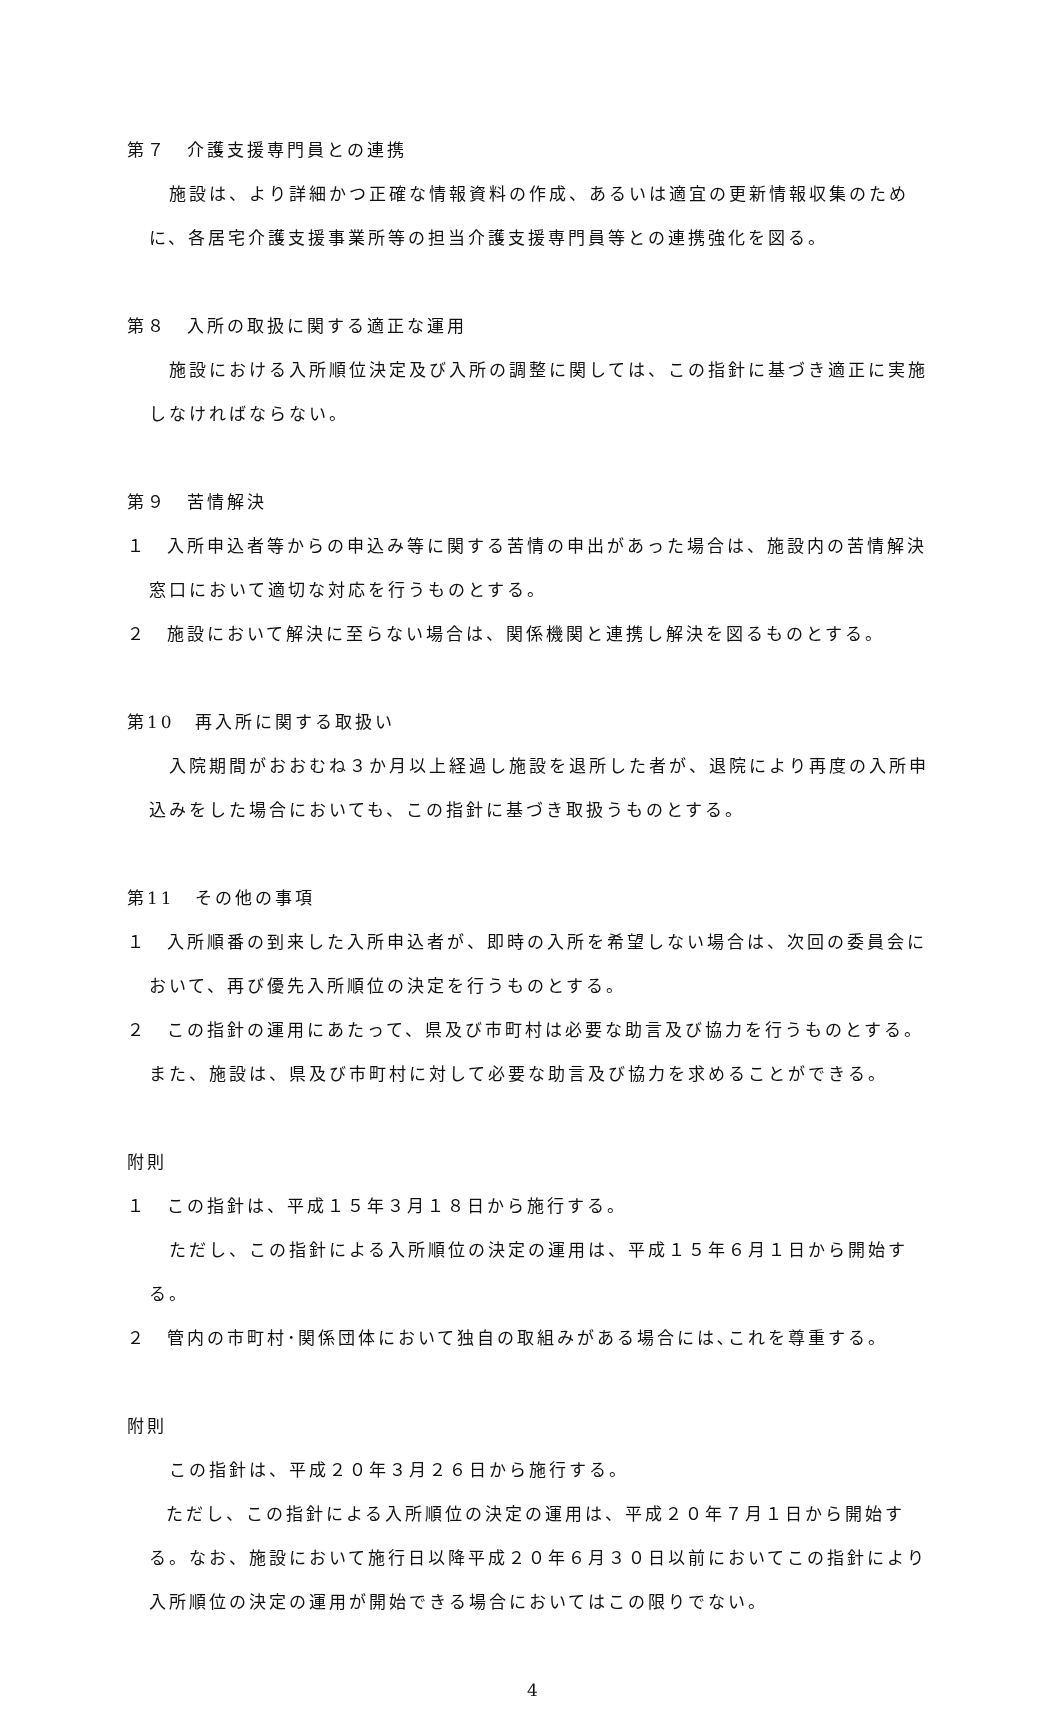第７　介護支援専門員との連携
施設は、より詳細かつ正確な情報資料の作成、あるいは適宜の更新情報収集のために、各居宅介護支援事業所等の担当介護支援専門員等との連携強化を図る。
第８　入所の取扱に関する適正な運用
施設における入所順位決定及び入所の調整に関しては、この指針に基づき適正に実施しなければならない。
第９　苦情解決
１　入所申込者等からの申込み等に関する苦情の申出があった場合は、施設内の苦情解決窓口において適切な対応を行うものとする。
２　施設において解決に至らない場合は、関係機関と連携し解決を図るものとする。
第10　再入所に関する取扱い
入院期間がおおむね３か月以上経過し施設を退所した者が、退院により再度の入所申込みをした場合においても、この指針に基づき取扱うものとする。
第11　その他の事項
１　入所順番の到来した入所申込者が、即時の入所を希望しない場合は、次回の委員会において、再び優先入所順位の決定を行うものとする。
２　この指針の運用にあたって、県及び市町村は必要な助言及び協力を行うものとする。また、施設は、県及び市町村に対して必要な助言及び協力を求めることができる。
附則
１　この指針は、平成１５年３月１８日から施行する。
ただし、この指針による入所順位の決定の運用は、平成１５年６月１日から開始する。
２　管内の市町村･関係団体において独自の取組みがある場合には､これを尊重する。
附則
この指針は、平成２０年３月２６日から施行する。
ただし、この指針による入所順位の決定の運用は、平成２０年７月１日から開始する。なお、施設において施行日以降平成２０年６月３０日以前においてこの指針により入所順位の決定の運用が開始できる場合においてはこの限りでない。
4